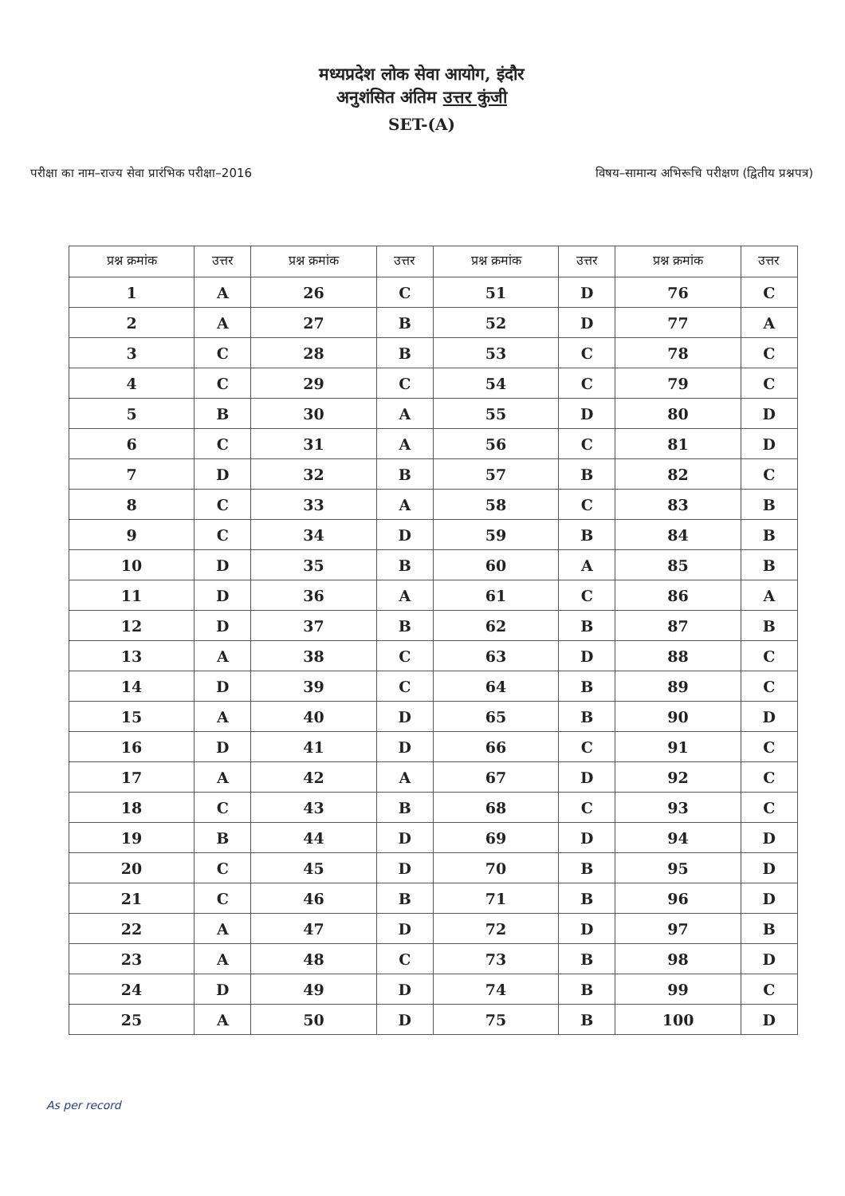मध्यप्रदेश लोक सेवा आयोग, इंदौर
अनुशंसित अंतिम उत्तर कुंजी
SET-(A)
परीक्षा का नाम–राज्य सेवा प्रारंभिक परीक्षा–2016
विषय–सामान्य अभिरूचि परीक्षण (द्वितीय प्रश्नपत्र)
| प्रश्न क्रमांक | उत्तर | प्रश्न क्रमांक | उत्तर | प्रश्न क्रमांक | उत्तर | प्रश्न क्रमांक | उत्तर |
| --- | --- | --- | --- | --- | --- | --- | --- |
| 1 | A | 26 | C | 51 | D | 76 | C |
| 2 | A | 27 | B | 52 | D | 77 | A |
| 3 | C | 28 | B | 53 | C | 78 | C |
| 4 | C | 29 | C | 54 | C | 79 | C |
| 5 | B | 30 | A | 55 | D | 80 | D |
| 6 | C | 31 | A | 56 | C | 81 | D |
| 7 | D | 32 | B | 57 | B | 82 | C |
| 8 | C | 33 | A | 58 | C | 83 | B |
| 9 | C | 34 | D | 59 | B | 84 | B |
| 10 | D | 35 | B | 60 | A | 85 | B |
| 11 | D | 36 | A | 61 | C | 86 | A |
| 12 | D | 37 | B | 62 | B | 87 | B |
| 13 | A | 38 | C | 63 | D | 88 | C |
| 14 | D | 39 | C | 64 | B | 89 | C |
| 15 | A | 40 | D | 65 | B | 90 | D |
| 16 | D | 41 | D | 66 | C | 91 | C |
| 17 | A | 42 | A | 67 | D | 92 | C |
| 18 | C | 43 | B | 68 | C | 93 | C |
| 19 | B | 44 | D | 69 | D | 94 | D |
| 20 | C | 45 | D | 70 | B | 95 | D |
| 21 | C | 46 | B | 71 | B | 96 | D |
| 22 | A | 47 | D | 72 | D | 97 | B |
| 23 | A | 48 | C | 73 | B | 98 | D |
| 24 | D | 49 | D | 74 | B | 99 | C |
| 25 | A | 50 | D | 75 | B | 100 | D |
As per record